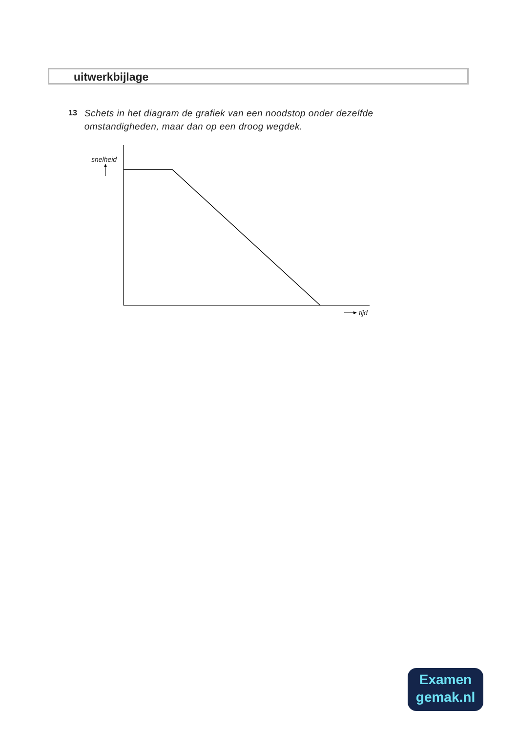uitwerkbijlage
13
Schets in het diagram de grafiek van een noodstop onder dezelfde omstandigheden, maar dan op een droog wegdek.
snelheid
tijd
Examen
gemak.nl